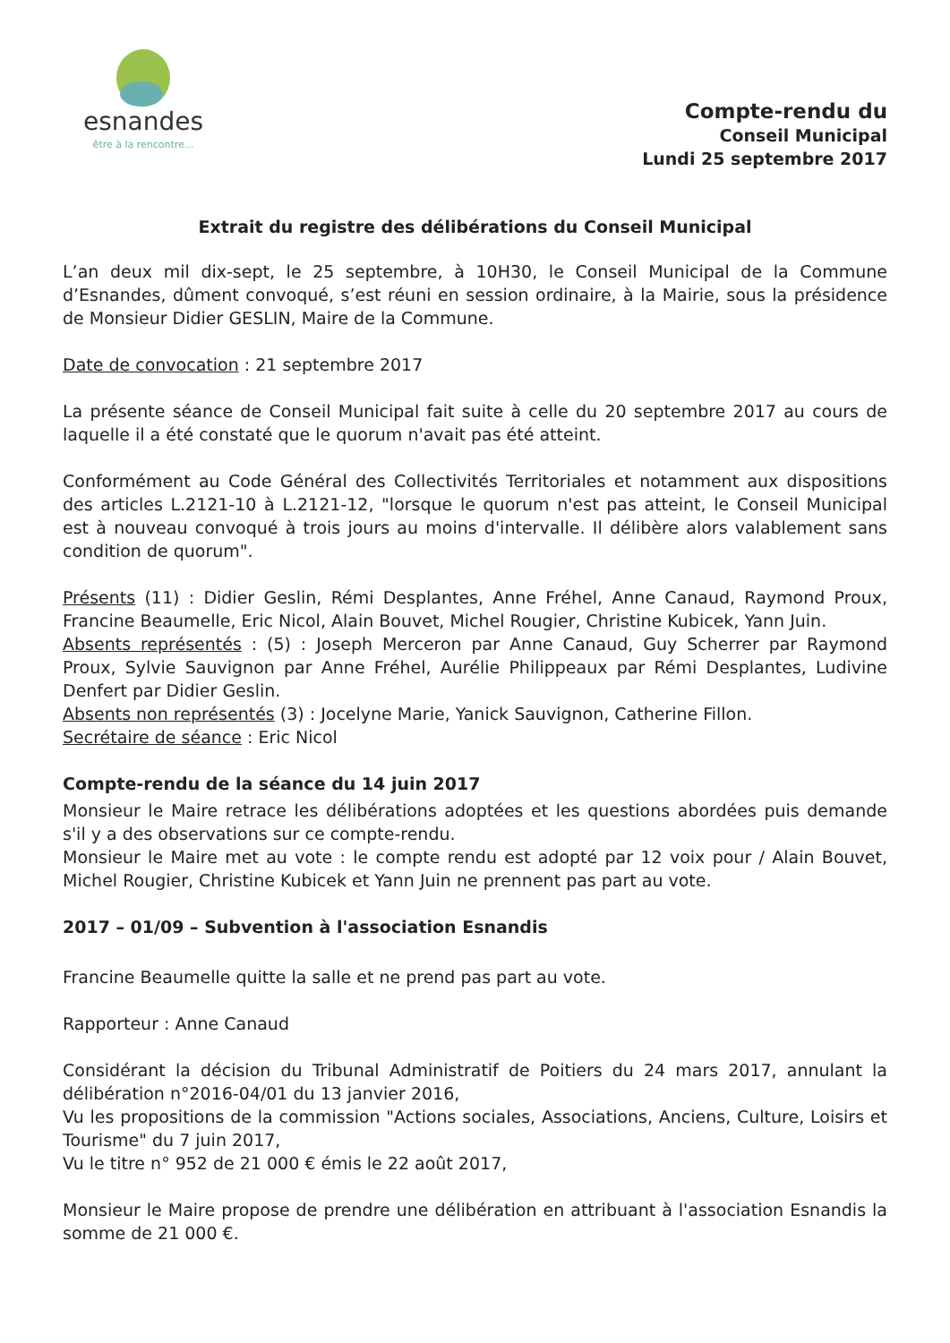esnandes
être à la rencontre...
Compte-rendu du
Conseil Municipal
Lundi 25 septembre 2017
Extrait du registre des délibérations du Conseil Municipal
L’an deux mil dix-sept, le 25 septembre, à 10H30, le Conseil Municipal de la Commune d’Esnandes, dûment convoqué, s’est réuni en session ordinaire, à la Mairie, sous la présidence de Monsieur Didier GESLIN, Maire de la Commune.
Date de convocation : 21 septembre 2017
La présente séance de Conseil Municipal fait suite à celle du 20 septembre 2017 au cours de laquelle il a été constaté que le quorum n'avait pas été atteint.
Conformément au Code Général des Collectivités Territoriales et notamment aux dispositions des articles L.2121-10 à L.2121-12, "lorsque le quorum n'est pas atteint, le Conseil Municipal est à nouveau convoqué à trois jours au moins d'intervalle. Il délibère alors valablement sans condition de quorum".
Présents (11) : Didier Geslin, Rémi Desplantes, Anne Fréhel, Anne Canaud, Raymond Proux, Francine Beaumelle, Eric Nicol, Alain Bouvet, Michel Rougier, Christine Kubicek, Yann Juin.
Absents représentés : (5) : Joseph Merceron par Anne Canaud, Guy Scherrer par Raymond Proux, Sylvie Sauvignon par Anne Fréhel, Aurélie Philippeaux par Rémi Desplantes, Ludivine Denfert par Didier Geslin.
Absents non représentés (3) : Jocelyne Marie, Yanick Sauvignon, Catherine Fillon.
Secrétaire de séance : Eric Nicol
Compte-rendu de la séance du 14 juin 2017
Monsieur le Maire retrace les délibérations adoptées et les questions abordées puis demande s'il y a des observations sur ce compte-rendu.
Monsieur le Maire met au vote : le compte rendu est adopté par 12 voix pour / Alain Bouvet, Michel Rougier, Christine Kubicek et Yann Juin ne prennent pas part au vote.
2017 – 01/09 – Subvention à l'association Esnandis
Francine Beaumelle quitte la salle et ne prend pas part au vote.
Rapporteur : Anne Canaud
Considérant la décision du Tribunal Administratif de Poitiers du 24 mars 2017, annulant la délibération n°2016-04/01 du 13 janvier 2016,
Vu les propositions de la commission "Actions sociales, Associations, Anciens, Culture, Loisirs et Tourisme" du 7 juin 2017,
Vu le titre n° 952 de 21 000 € émis le 22 août 2017,
Monsieur le Maire propose de prendre une délibération en attribuant à l'association Esnandis la somme de 21 000 €.